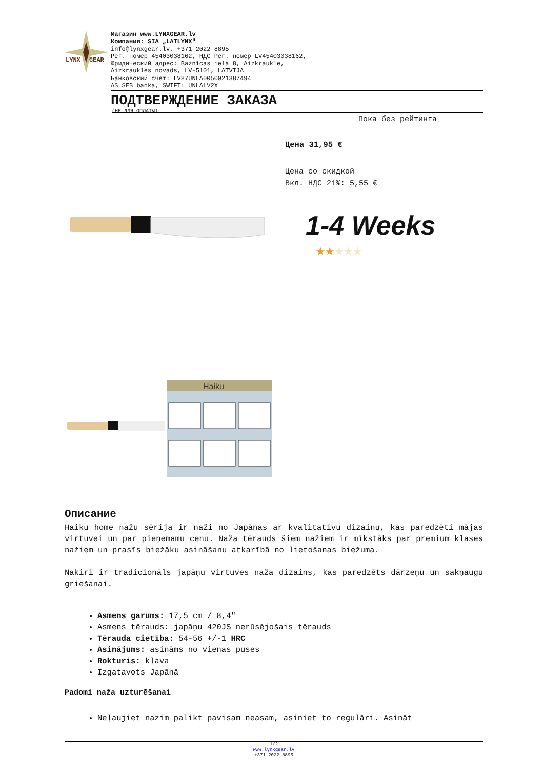LYNX
GEAR
Магазин www.LYNXGEAR.lv
Компания: SIA „LATLYNX"
info@lynxgear.lv, +371 2022 8895
Рег. номер 45403038162, НДС Рег. номер LV45403038162,
Юридический адрес: Baznīcas iela 8, Aizkraukle,
Aizkraukles novads, LV-5101, LATVIJA
Банковский счет: LV87UNLA0050021387494
AS SEB banka, SWIFT: UNLALV2X
ПОДТВЕРЖДЕНИЕ ЗАКАЗА
(НЕ ДЛЯ ОПЛАТЫ)
Пока без рейтинга
Цена 31,95 €
Цена со скидкой
Вкл. НДС 21%: 5,55 €
1-4 Weeks
★★★★★
Haiku
Описание
Haiku home nažu sērija ir naži no Japānas ar kvalitatīvu dizainu, kas paredzēti mājas virtuvei un par pieņemamu cenu. Naža tērauds šiem nažiem ir mīkstāks par premium klases nažiem un prasīs biežāku asināšanu atkarībā no lietošanas biežuma.
Nakiri ir tradicionāls japāņu virtuves naža dizains, kas paredzēts dārzeņu un sakņaugu griešanai.
Asmens garums: 17,5 cm / 8,4"
Asmens tērauds: japāņu 420JS nerūsējošais tērauds
Tērauda cietība: 54-56 +/-1 HRC
Asinājums: asināms no vienas puses
Rokturis: kļava
Izgatavots Japānā
Padomi naža uzturēšanai
Neļaujiet nazim palikt pavisam neasam, asiniet to regulāri. Asināt
1/2
www.lynxgear.lv
+371 2022 8895